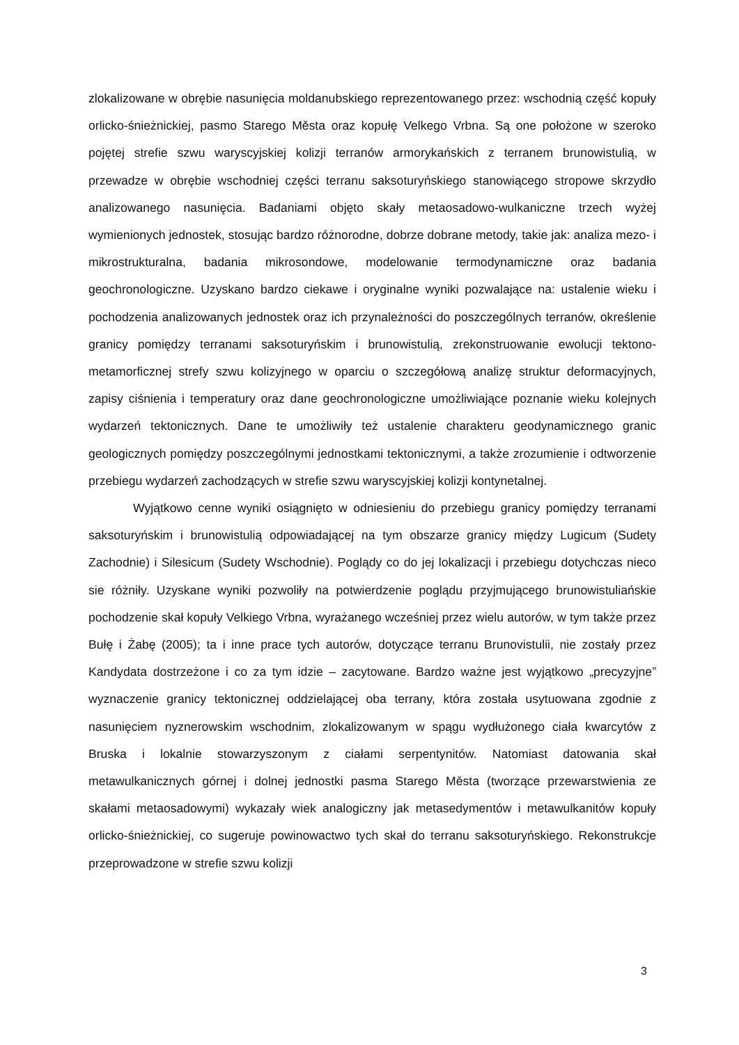zlokalizowane w obrębie nasunięcia moldanubskiego reprezentowanego przez: wschodnią część kopuły orlicko-śnieżnickiej, pasmo Starego Města oraz kopułę Velkego Vrbna. Są one położone w szeroko pojętej strefie szwu waryscyjskiej kolizji terranów armorykańskich z terranem brunowistulią, w przewadze w obrębie wschodniej części terranu saksoturyńskiego stanowiącego stropowe skrzydło analizowanego nasunięcia. Badaniami objęto skały metaosadowo-wulkaniczne trzech wyżej wymienionych jednostek, stosując bardzo różnorodne, dobrze dobrane metody, takie jak: analiza mezo- i mikrostrukturalna, badania mikrosondowe, modelowanie termodynamiczne oraz badania geochronologiczne. Uzyskano bardzo ciekawe i oryginalne wyniki pozwalające na: ustalenie wieku i pochodzenia analizowanych jednostek oraz ich przynależności do poszczególnych terranów, określenie granicy pomiędzy terranami saksoturyńskim i brunowistulią, zrekonstruowanie ewolucji tektono-metamorficznej strefy szwu kolizyjnego w oparciu o szczegółową analizę struktur deformacyjnych, zapisy ciśnienia i temperatury oraz dane geochronologiczne umożliwiające poznanie wieku kolejnych wydarzeń tektonicznych. Dane te umożliwiły też ustalenie charakteru geodynamicznego granic geologicznych pomiędzy poszczególnymi jednostkami tektonicznymi, a także zrozumienie i odtworzenie przebiegu wydarzeń zachodzących w strefie szwu waryscyjskiej kolizji kontynetalnej.
Wyjątkowo cenne wyniki osiągnięto w odniesieniu do przebiegu granicy pomiędzy terranami saksoturyńskim i brunowistulią odpowiadającej na tym obszarze granicy między Lugicum (Sudety Zachodnie) i Silesicum (Sudety Wschodnie). Poglądy co do jej lokalizacji i przebiegu dotychczas nieco sie różniły. Uzyskane wyniki pozwoliły na potwierdzenie poglądu przyjmującego brunowistuliańskie pochodzenie skał kopuły Velkiego Vrbna, wyrażanego wcześniej przez wielu autorów, w tym także przez Bułę i Żabę (2005); ta i inne prace tych autorów, dotyczące terranu Brunovistulii, nie zostały przez Kandydata dostrzeżone i co za tym idzie – zacytowane. Bardzo ważne jest wyjątkowo „precyzyjne” wyznaczenie granicy tektonicznej oddzielającej oba terrany, która została usytuowana zgodnie z nasunięciem nyznerowskim wschodnim, zlokalizowanym w spągu wydłużonego ciała kwarcytów z Bruska i lokalnie stowarzyszonym z ciałami serpentynitów. Natomiast datowania skał metawulkanicznych górnej i dolnej jednostki pasma Starego Města (tworzące przewarstwienia ze skałami metaosadowymi) wykazały wiek analogiczny jak metasedymentów i metawulkanitów kopuły orlicko-śnieżnickiej, co sugeruje powinowactwo tych skał do terranu saksoturyńskiego. Rekonstrukcje przeprowadzone w strefie szwu kolizji
3